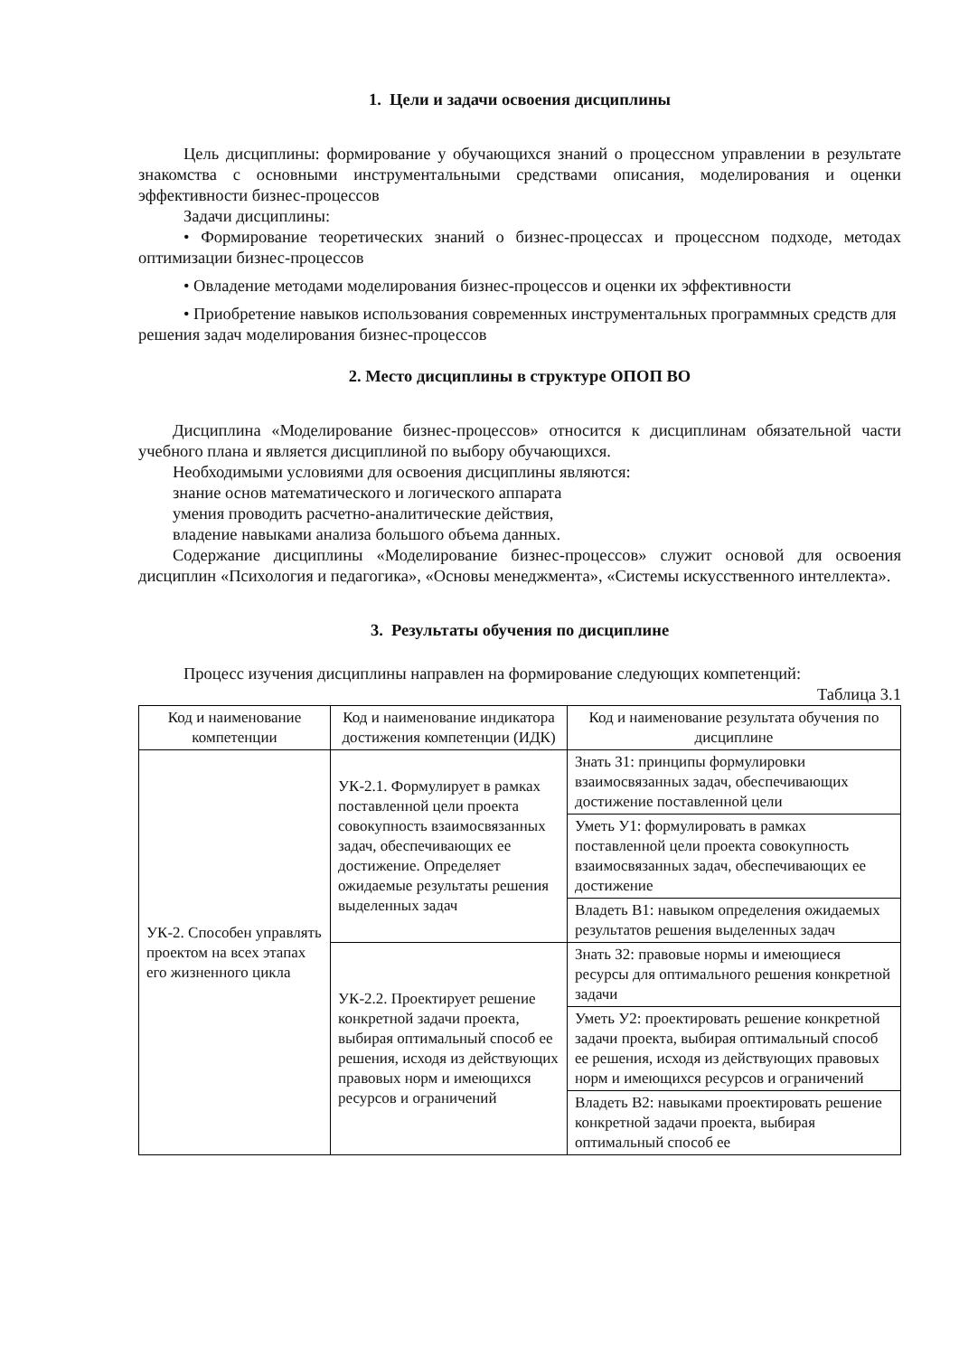1. Цели и задачи освоения дисциплины
Цель дисциплины: формирование у обучающихся знаний о процессном управлении в результате знакомства с основными инструментальными средствами описания, моделирования и оценки эффективности бизнес-процессов
Задачи дисциплины:
• Формирование теоретических знаний о бизнес-процессах и процессном подходе, методах оптимизации бизнес-процессов
• Овладение методами моделирования бизнес-процессов и оценки их эффективности
• Приобретение навыков использования современных инструментальных программных средств для решения задач моделирования бизнес-процессов
2. Место дисциплины в структуре ОПОП ВО
Дисциплина «Моделирование бизнес-процессов» относится к дисциплинам обязательной части учебного плана и является дисциплиной по выбору обучающихся.
Необходимыми условиями для освоения дисциплины являются:
знание основ математического и логического аппарата
умения проводить расчетно-аналитические действия,
владение навыками анализа большого объема данных.
Содержание дисциплины «Моделирование бизнес-процессов» служит основой для освоения дисциплин «Психология и педагогика», «Основы менеджмента», «Системы искусственного интеллекта».
3. Результаты обучения по дисциплине
Процесс изучения дисциплины направлен на формирование следующих компетенций:
Таблица 3.1
| Код и наименование компетенции | Код и наименование индикатора достижения компетенции (ИДК) | Код и наименование результата обучения по дисциплине |
| --- | --- | --- |
| УК-2. Способен управлять проектом на всех этапах его жизненного цикла | УК-2.1. Формулирует в рамках поставленной цели проекта совокупность взаимосвязанных задач, обеспечивающих ее достижение. Определяет ожидаемые результаты решения выделенных задач | Знать З1: принципы формулировки взаимосвязанных задач, обеспечивающих достижение поставленной цели |
| | | Уметь У1: формулировать в рамках поставленной цели проекта совокупность взаимосвязанных задач, обеспечивающих ее достижение |
| | | Владеть В1: навыком определения ожидаемых результатов решения выделенных задач |
| | УК-2.2. Проектирует решение конкретной задачи проекта, выбирая оптимальный способ ее решения, исходя из действующих правовых норм и имеющихся ресурсов и ограничений | Знать З2: правовые нормы и имеющиеся ресурсы для оптимального решения конкретной задачи |
| | | Уметь У2: проектировать решение конкретной задачи проекта, выбирая оптимальный способ ее решения, исходя из действующих правовых норм и имеющихся ресурсов и ограничений |
| | | Владеть В2: навыками проектировать решение конкретной задачи проекта, выбирая оптимальный способ ее |